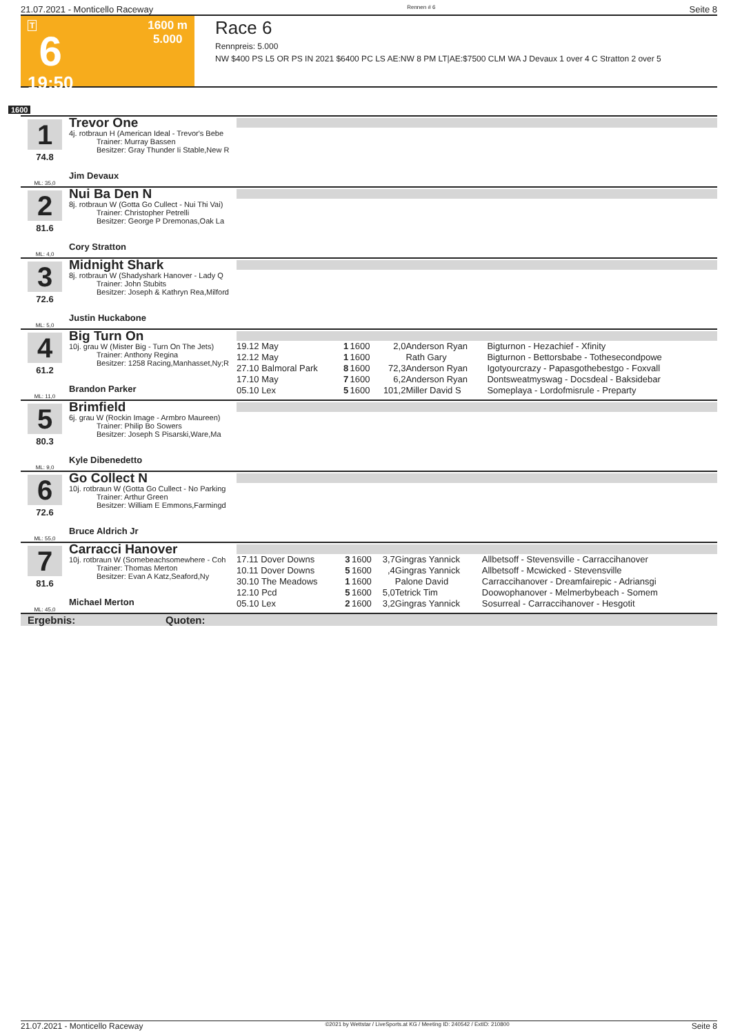21.07.2021 - Monticello Raceway Rennen # 6 Seite 8
T
6
19:50
1600 m
5.000
Race 6
Rennpreis: 5.000
NW $400 PS L5 OR PS IN 2021 $6400 PC LS AE:NW 8 PM LT|AE:$7500 CLM WA J Devaux 1 over 4 C Stratton 2 over 5
1600
1
74.8
ML: 35,0
Trevor One
4j. rotbraun H (American Ideal - Trevor's Bebe
Trainer: Murray Bassen
Besitzer: Gray Thunder Ii Stable,New R
Jim Devaux
2
81.6
ML: 4,0
Nui Ba Den N
8j. rotbraun W (Gotta Go Cullect - Nui Thi Vai)
Trainer: Christopher Petrelli
Besitzer: George P Dremonas,Oak La
Cory Stratton
3
72.6
ML: 5,0
Midnight Shark
8j. rotbraun W (Shadyshark Hanover - Lady Q
Trainer: John Stubits
Besitzer: Joseph & Kathryn Rea,Milford
Justin Huckabone
4
61.2
ML: 11,0
Big Turn On
10j. grau W (Mister Big - Turn On The Jets)
Trainer: Anthony Regina
Besitzer: 1258 Racing,Manhasset,Ny;R
Brandon Parker
| 19.12 May | 1 | 1600 | 2,0 | Anderson Ryan | Bigturnon - Hezachief - Xfinity |
| 12.12 May | 1 | 1600 | | Rath Gary | Bigturnon - Bettorsbabe - Tothesecondpowe |
| 27.10 Balmoral Park | 8 | 1600 | 72,3 | Anderson Ryan | Igotyourcrazy - Papasgothebestgo - Foxvall |
| 17.10 May | 7 | 1600 | 6,2 | Anderson Ryan | Dontsweatmyswag - Docsdeal - Baksidebar |
| 05.10 Lex | 5 | 1600 | 101,2 | Miller David S | Someplaya - Lordofmisrule - Preparty |
5
80.3
ML: 9,0
Brimfield
6j. grau W (Rockin Image - Armbro Maureen)
Trainer: Philip Bo Sowers
Besitzer: Joseph S Pisarski,Ware,Ma
Kyle Dibenedetto
6
72.6
ML: 55,0
Go Collect N
10j. rotbraun W (Gotta Go Cullect - No Parking
Trainer: Arthur Green
Besitzer: William E Emmons,Farmingd
Bruce Aldrich Jr
7
81.6
ML: 45,0
Carracci Hanover
10j. rotbraun W (Somebeachsomewhere - Coh
Trainer: Thomas Merton
Besitzer: Evan A Katz,Seaford,Ny
Michael Merton
| 17.11 Dover Downs | 3 | 1600 | 3,7 | Gingras Yannick | Allbetsoff - Stevensville - Carraccihanover |
| 10.11 Dover Downs | 5 | 1600 | ,4 | Gingras Yannick | Allbetsoff - Mcwicked - Stevensville |
| 30.10 The Meadows | 1 | 1600 | | Palone David | Carraccihanover - Dreamfairepic - Adriansgi |
| 12.10 Pcd | 5 | 1600 | 5,0 | Tetrick Tim | Doowophanover - Melmerbybeach - Somem |
| 05.10 Lex | 2 | 1600 | 3,2 | Gingras Yannick | Sosurreal - Carraccihanover - Hesgotit |
Ergebnis: Quoten:
21.07.2021 - Monticello Raceway ©2021 by Wettstar / LiveSports.at KG / Meeting ID: 240542 / ExtID: 210800 Seite 8